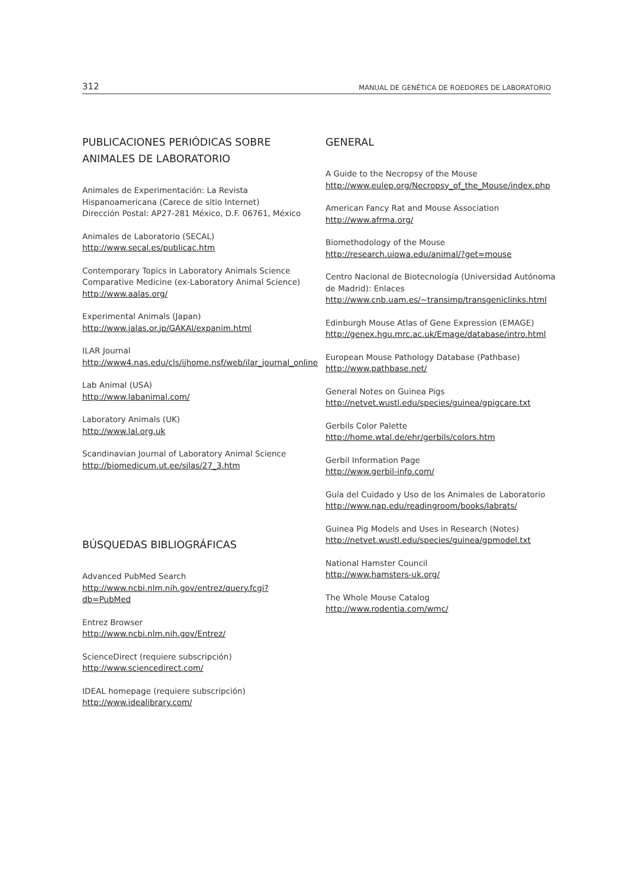312 MANUAL DE GENÉTICA DE ROEDORES DE LABORATORIO
PUBLICACIONES PERIÓDICAS SOBRE
ANIMALES DE LABORATORIO
Animales de Experimentación: La Revista Hispanoamericana (Carece de sitio Internet)
Dirección Postal: AP27-281 México, D.F. 06761, México
Animales de Laboratorio (SECAL)
http://www.secal.es/publicac.htm
Contemporary Topics in Laboratory Animals Science Comparative Medicine (ex-Laboratory Animal Science)
http://www.aalas.org/
Experimental Animals (Japan)
http://www.jalas.or.jp/GAKAI/expanim.html
ILAR Journal
http://www4.nas.edu/cls/ijhome.nsf/web/ilar_journal_online
Lab Animal (USA)
http://www.labanimal.com/
Laboratory Animals (UK)
http://www.lal.org.uk
Scandinavian Journal of Laboratory Animal Science
http://biomedicum.ut.ee/sjlas/27_3.htm
BÚSQUEDAS BIBLIOGRÁFICAS
Advanced PubMed Search
http://www.ncbi.nlm.nih.gov/entrez/query.fcgi?db=PubMed
Entrez Browser
http://www.ncbi.nlm.nih.gov/Entrez/
ScienceDirect (requiere subscripción)
http://www.sciencedirect.com/
IDEAL homepage (requiere subscripción)
http://www.idealibrary.com/
GENERAL
A Guide to the Necropsy of the Mouse
http://www.eulep.org/Necropsy_of_the_Mouse/index.php
American Fancy Rat and Mouse Association
http://www.afrma.org/
Biomethodology of the Mouse
http://research.uiowa.edu/animal/?get=mouse
Centro Nacional de Biotecnología (Universidad Autónoma de Madrid): Enlaces
http://www.cnb.uam.es/~transimp/transgeniclinks.html
Edinburgh Mouse Atlas of Gene Expression (EMAGE)
http://genex.hgu.mrc.ac.uk/Emage/database/intro.html
European Mouse Pathology Database (Pathbase)
http://www.pathbase.net/
General Notes on Guinea Pigs
http://netvet.wustl.edu/species/guinea/gpigcare.txt
Gerbils Color Palette
http://home.wtal.de/ehr/gerbils/colors.htm
Gerbil Information Page
http://www.gerbil-info.com/
Guía del Cuidado y Uso de los Animales de Laboratorio
http://www.nap.edu/readingroom/books/labrats/
Guinea Pig Models and Uses in Research (Notes)
http://netvet.wustl.edu/species/guinea/gpmodel.txt
National Hamster Council
http://www.hamsters-uk.org/
The Whole Mouse Catalog
http://www.rodentia.com/wmc/